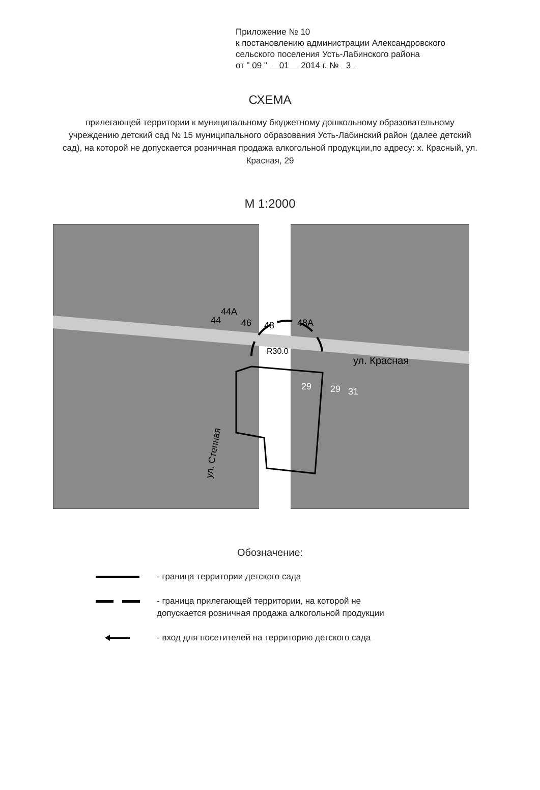Приложение № 10
к постановлению администрации Александровского
сельского поселения Усть-Лабинского района
от " 09 " 01 2014 г. № 3
СХЕМА
прилегающей территории к муниципальному бюджетному дошкольному образовательному учреждению детский сад № 15 муниципального образования Усть-Лабинский район (далее детский сад), на которой не допускается розничная продажа алкогольной продукции,по адресу: х. Красный, ул. Красная, 29
М 1:2000
44A
44
46
48
48A
R30.0
ул. Красная
29
29
31
ул. Степная
Обозначение:
- граница территории детского сада
- граница прилегающей территории, на которой не
допускается розничная продажа алкогольной продукции
- вход для посетителей на территорию детского сада